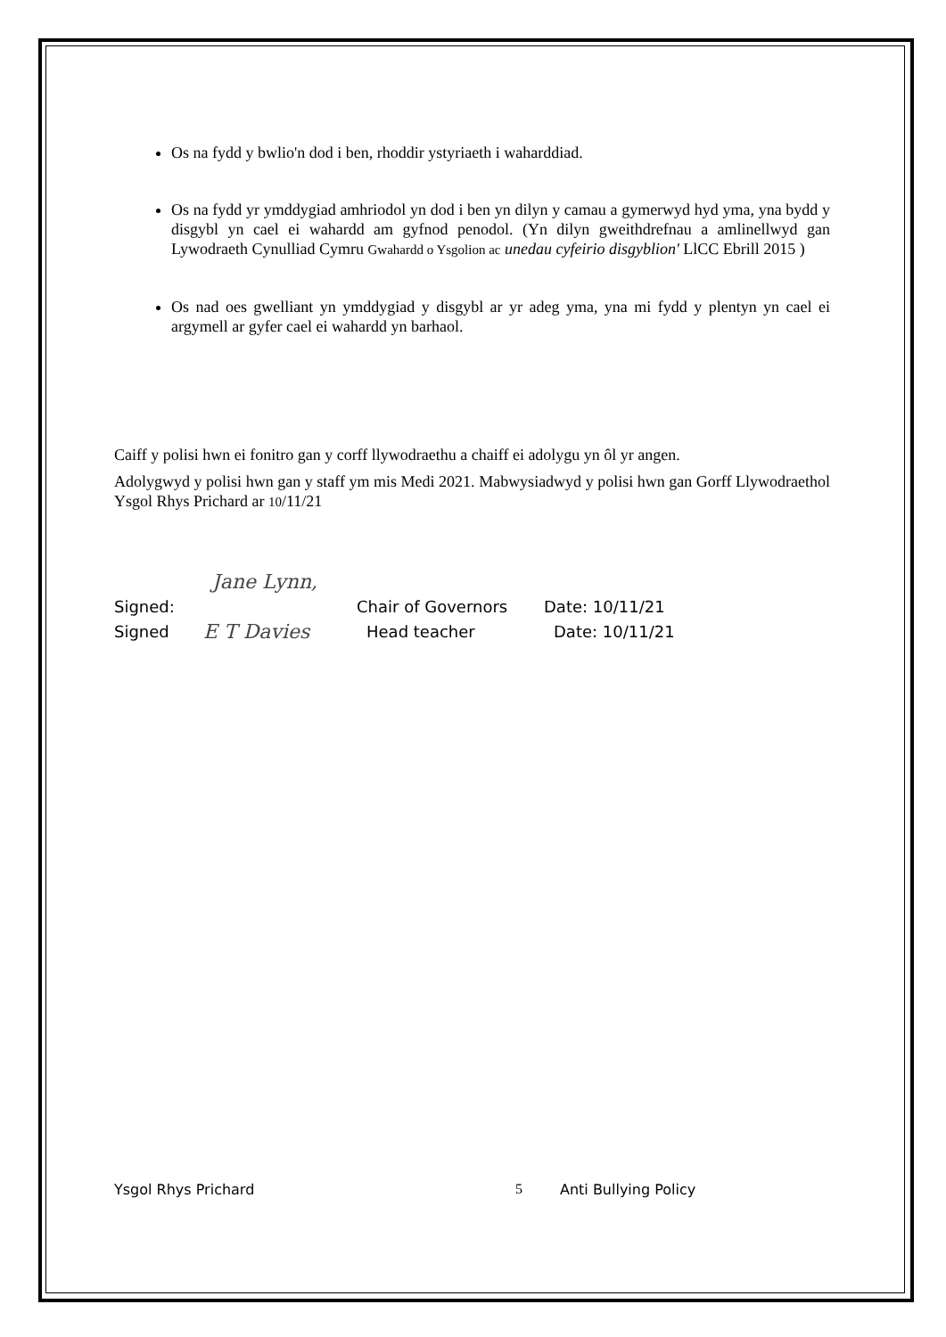Os na fydd y bwlio'n dod i ben, rhoddir ystyriaeth i waharddiad.
Os na fydd yr ymddygiad amhriodol yn dod i ben yn dilyn y camau a gymerwyd hyd yma, yna bydd y disgybl yn cael ei wahardd am gyfnod penodol. (Yn dilyn gweithdrefnau a amlinellwyd gan Lywodraeth Cynulliad Cymru Gwahardd o Ysgolion ac unedau cyfeirio disgyblion' LlCC Ebrill 2015 )
Os nad oes gwelliant yn ymddygiad y disgybl ar yr adeg yma, yna mi fydd y plentyn yn cael ei argymell ar gyfer cael ei wahardd yn barhaol.
Caiff y polisi hwn ei fonitro gan y corff llywodraethu a chaiff ei adolygu yn ôl yr angen.
Adolygwyd y polisi hwn gan y staff ym mis Medi 2021. Mabwysiadwyd y polisi hwn gan Gorff Llywodraethol Ysgol Rhys Prichard ar 10/11/21
Jane Lynn,
Signed: Chair of Governors Date: 10/11/21
Signed E T Davies Head teacher Date: 10/11/21
Ysgol Rhys Prichard 5 Anti Bullying Policy